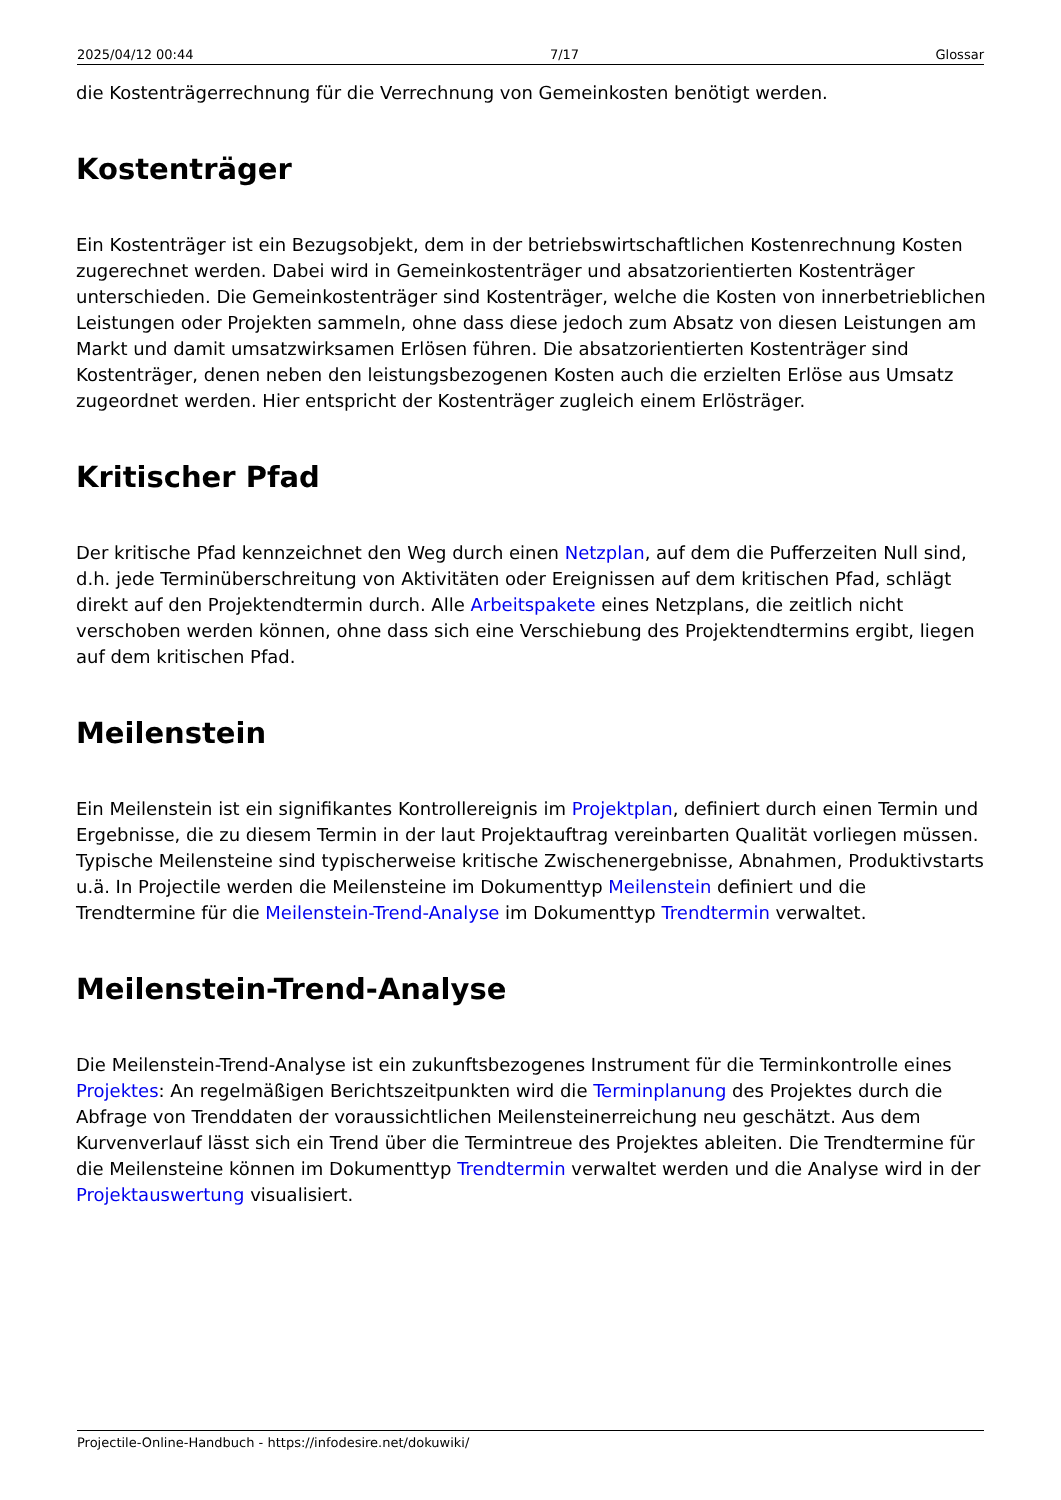2025/04/12 00:44 7/17 Glossar
die Kostenträgerrechnung für die Verrechnung von Gemeinkosten benötigt werden.
Kostenträger
Ein Kostenträger ist ein Bezugsobjekt, dem in der betriebswirtschaftlichen Kostenrechnung Kosten zugerechnet werden. Dabei wird in Gemeinkostenträger und absatzorientierten Kostenträger unterschieden. Die Gemeinkostenträger sind Kostenträger, welche die Kosten von innerbetrieblichen Leistungen oder Projekten sammeln, ohne dass diese jedoch zum Absatz von diesen Leistungen am Markt und damit umsatzwirksamen Erlösen führen. Die absatzorientierten Kostenträger sind Kostenträger, denen neben den leistungsbezogenen Kosten auch die erzielten Erlöse aus Umsatz zugeordnet werden. Hier entspricht der Kostenträger zugleich einem Erlösträger.
Kritischer Pfad
Der kritische Pfad kennzeichnet den Weg durch einen Netzplan, auf dem die Pufferzeiten Null sind, d.h. jede Terminüberschreitung von Aktivitäten oder Ereignissen auf dem kritischen Pfad, schlägt direkt auf den Projektendtermin durch. Alle Arbeitspakete eines Netzplans, die zeitlich nicht verschoben werden können, ohne dass sich eine Verschiebung des Projektendtermins ergibt, liegen auf dem kritischen Pfad.
Meilenstein
Ein Meilenstein ist ein signifikantes Kontrollereignis im Projektplan, definiert durch einen Termin und Ergebnisse, die zu diesem Termin in der laut Projektauftrag vereinbarten Qualität vorliegen müssen. Typische Meilensteine sind typischerweise kritische Zwischenergebnisse, Abnahmen, Produktivstarts u.ä. In Projectile werden die Meilensteine im Dokumenttyp Meilenstein definiert und die Trendtermine für die Meilenstein-Trend-Analyse im Dokumenttyp Trendtermin verwaltet.
Meilenstein-Trend-Analyse
Die Meilenstein-Trend-Analyse ist ein zukunftsbezogenes Instrument für die Terminkontrolle eines Projektes: An regelmäßigen Berichtszeitpunkten wird die Terminplanung des Projektes durch die Abfrage von Trenddaten der voraussichtlichen Meilensteinerreichung neu geschätzt. Aus dem Kurvenverlauf lässt sich ein Trend über die Termintreue des Projektes ableiten. Die Trendtermine für die Meilensteine können im Dokumenttyp Trendtermin verwaltet werden und die Analyse wird in der Projektauswertung visualisiert.
Projectile-Online-Handbuch - https://infodesire.net/dokuwiki/